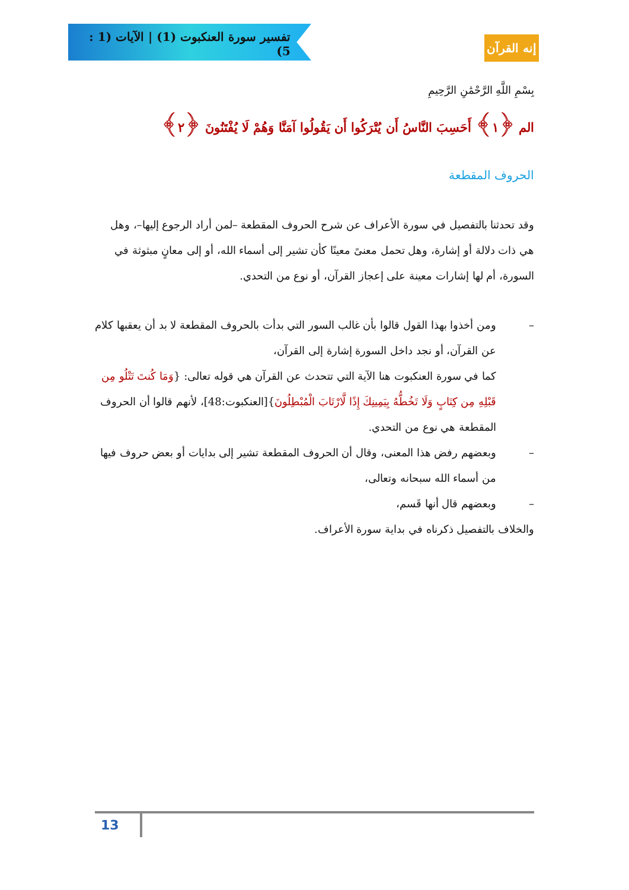تفسير سورة العنكبوت (1) | الآيات (1 : 5)
إنه القرآن
بِسْمِ اللَّهِ الرَّحْمَٰنِ الرَّحِيمِ
الم ﴿١﴾ أَحَسِبَ النَّاسُ أَن يُتْرَكُوا أَن يَقُولُوا آمَنَّا وَهُمْ لَا يُفْتَنُونَ ﴿٢﴾
الحروف المقطعة
وقد تحدثنا بالتفصيل في سورة الأعراف عن شرح الحروف المقطعة –لمن أراد الرجوع إليها–، وهل هي ذات دلالة أو إشارة، وهل تحمل معنىً معينًا كأن تشير إلى أسماء الله، أو إلى معانٍ مبثوثة في السورة، أم لها إشارات معينة على إعجاز القرآن، أو نوع من التحدي.
– ومن أخذوا بهذا القول قالوا بأن غالب السور التي بدأت بالحروف المقطعة لا بد أن يعقبها كلام عن القرآن، أو نجد داخل السورة إشارة إلى القرآن،
كما في سورة العنكبوت هنا الآية التي تتحدث عن القرآن هي قوله تعالى: {وَمَا كُنتَ تَتْلُو مِن قَبْلِهِ مِن كِتَابٍ وَلَا تَخُطُّهُ بِيَمِينِكَ إِذًا لَّارْتَابَ الْمُبْطِلُونَ}[العنكبوت:48]، لأنهم قالوا أن الحروف المقطعة هي نوع من التحدي.
– وبعضهم رفض هذا المعنى، وقال أن الحروف المقطعة تشير إلى بدايات أو بعض حروف فيها من أسماء الله سبحانه وتعالى،
– وبعضهم قال أنها قَسم،
والخلاف بالتفصيل ذكرناه في بداية سورة الأعراف.
13